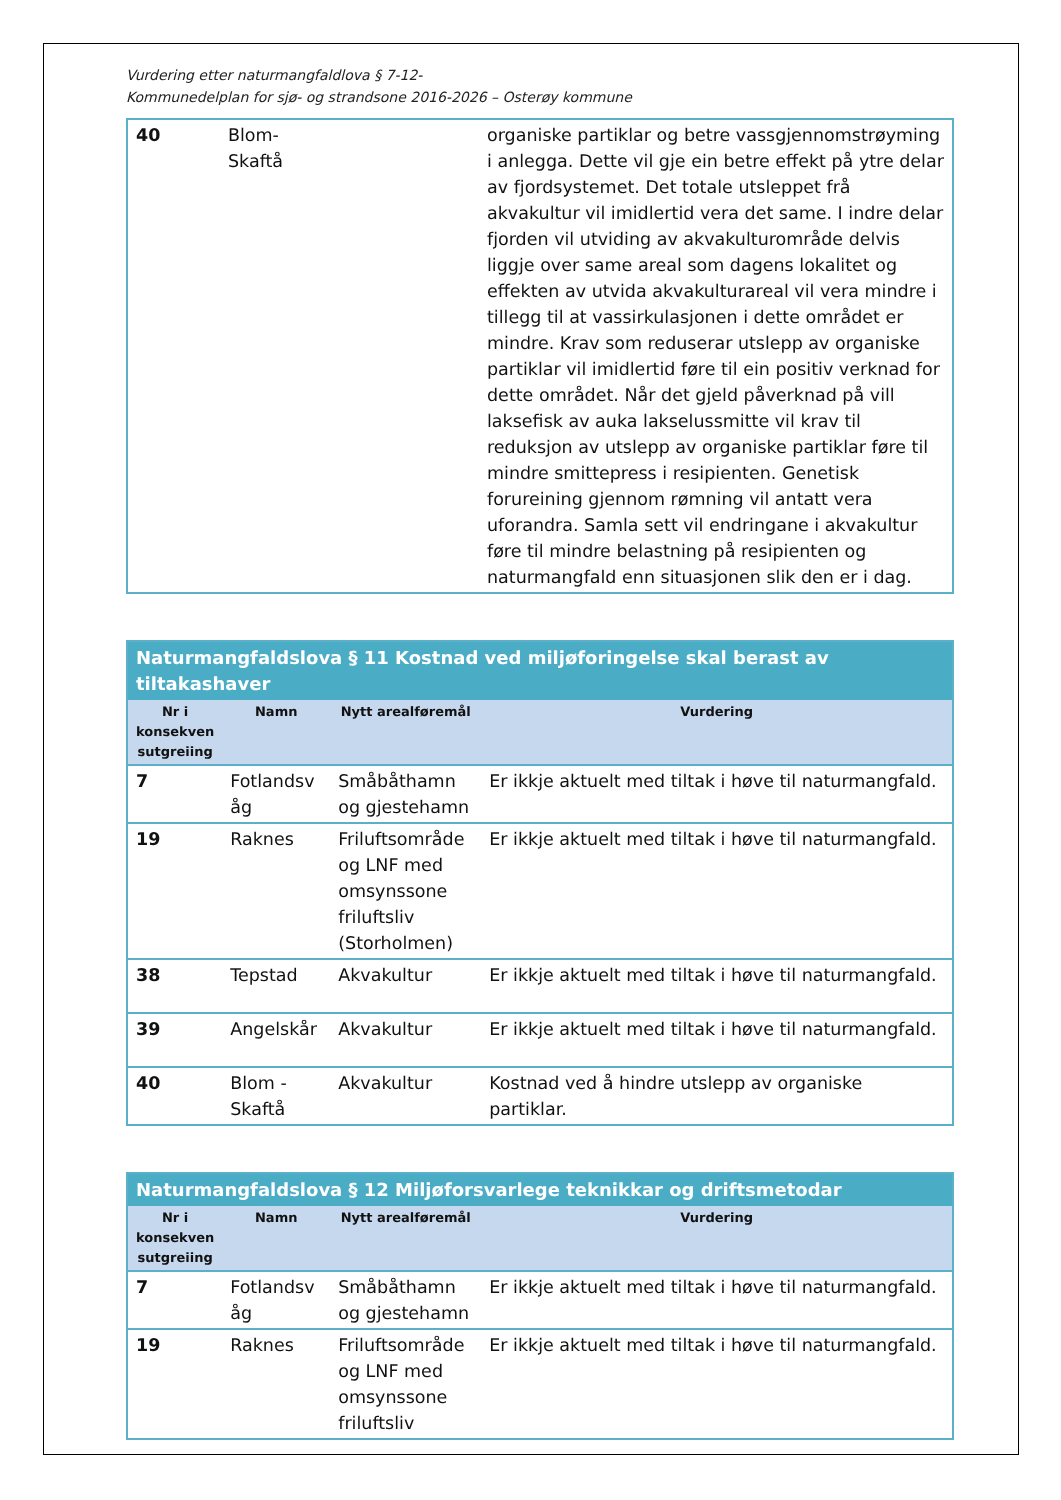Vurdering etter naturmangfaldlova § 7-12-
Kommunedelplan for sjø- og strandsone 2016-2026 – Osterøy kommune
| 40 | Blom- Skaftå | | organiske partiklar og betre vassgjennomstrøyming i anlegga. Dette vil gje ein betre effekt på ytre delar av fjordsystemet. Det totale utsleppet frå akvakultur vil imidlertid vera det same. I indre delar fjorden vil utviding av akvakulturområde delvis liggje over same areal som dagens lokalitet og effekten av utvida akvakulturareal vil vera mindre i tillegg til at vassirkulasjonen i dette området er mindre. Krav som reduserar utslepp av organiske partiklar vil imidlertid føre til ein positiv verknad for dette området. Når det gjeld påverknad på vill laksefisk av auka lakselussmitte vil krav til reduksjon av utslepp av organiske partiklar føre til mindre smittepress i resipienten. Genetisk forureining gjennom rømning vil antatt vera uforandra. Samla sett vil endringane i akvakultur føre til mindre belastning på resipienten og naturmangfald enn situasjonen slik den er i dag. |
| Naturmangfaldslova § 11 Kostnad ved miljøforingelse skal berast av tiltakashaver | | | |
| Nr i konsekven sutgreiing | Namn | Nytt arealføremål | Vurdering |
| 7 | Fotlandsv åg | Småbåthamn og gjestehamn | Er ikkje aktuelt med tiltak i høve til naturmangfald. |
| 19 | Raknes | Friluftsområde og LNF med omsynssone friluftsliv (Storholmen) | Er ikkje aktuelt med tiltak i høve til naturmangfald. |
| 38 | Tepstad | Akvakultur | Er ikkje aktuelt med tiltak i høve til naturmangfald. |
| 39 | Angelskår | Akvakultur | Er ikkje aktuelt med tiltak i høve til naturmangfald. |
| 40 | Blom - Skaftå | Akvakultur | Kostnad ved å hindre utslepp av organiske partiklar. |
| Naturmangfaldslova § 12 Miljøforsvarlege teknikkar og driftsmetodar | | | |
| Nr i konsekven sutgreiing | Namn | Nytt arealføremål | Vurdering |
| 7 | Fotlandsv åg | Småbåthamn og gjestehamn | Er ikkje aktuelt med tiltak i høve til naturmangfald. |
| 19 | Raknes | Friluftsområde og LNF med omsynssone friluftsliv | Er ikkje aktuelt med tiltak i høve til naturmangfald. |